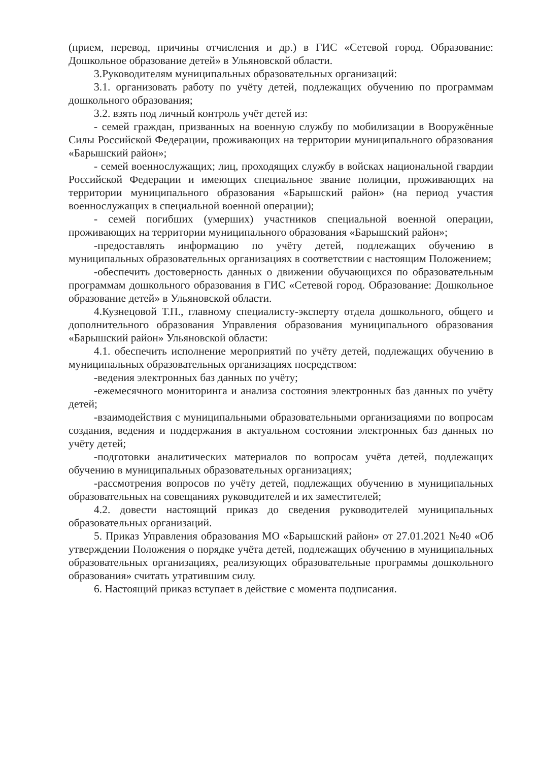(прием, перевод, причины отчисления и др.) в ГИС «Сетевой город. Образование: Дошкольное образование детей» в Ульяновской области.
3.Руководителям муниципальных образовательных организаций:
3.1. организовать работу по учёту детей, подлежащих обучению по программам дошкольного образования;
3.2. взять под личный контроль учёт детей из:
- семей граждан, призванных на военную службу по мобилизации в Вооружённые Силы Российской Федерации, проживающих на территории муниципального образования «Барышский район»;
- семей военнослужащих; лиц, проходящих службу в войсках национальной гвардии Российской Федерации и имеющих специальное звание полиции, проживающих на территории муниципального образования «Барышский район» (на период участия военнослужащих в специальной военной операции);
- семей погибших (умерших) участников специальной военной операции, проживающих на территории муниципального образования «Барышский район»;
-предоставлять информацию по учёту детей, подлежащих обучению в муниципальных образовательных организациях в соответствии с настоящим Положением;
-обеспечить достоверность данных о движении обучающихся по образовательным программам дошкольного образования в ГИС «Сетевой город. Образование: Дошкольное образование детей» в Ульяновской области.
4.Кузнецовой Т.П., главному специалисту-эксперту отдела дошкольного, общего и дополнительного образования Управления образования муниципального образования «Барышский район» Ульяновской области:
4.1. обеспечить исполнение мероприятий по учёту детей, подлежащих обучению в муниципальных образовательных организациях посредством:
-ведения электронных баз данных по учёту;
-ежемесячного мониторинга и анализа состояния электронных баз данных по учёту детей;
-взаимодействия с муниципальными образовательными организациями по вопросам создания, ведения и поддержания в актуальном состоянии электронных баз данных по учёту детей;
-подготовки аналитических материалов по вопросам учёта детей, подлежащих обучению в муниципальных образовательных организациях;
-рассмотрения вопросов по учёту детей, подлежащих обучению в муниципальных образовательных на совещаниях руководителей и их заместителей;
4.2. довести настоящий приказ до сведения руководителей муниципальных образовательных организаций.
5. Приказ Управления образования МО «Барышский район» от 27.01.2021 №40 «Об утверждении Положения о порядке учёта детей, подлежащих обучению в муниципальных образовательных организациях, реализующих образовательные программы дошкольного образования» считать утратившим силу.
6. Настоящий приказ вступает в действие с момента подписания.